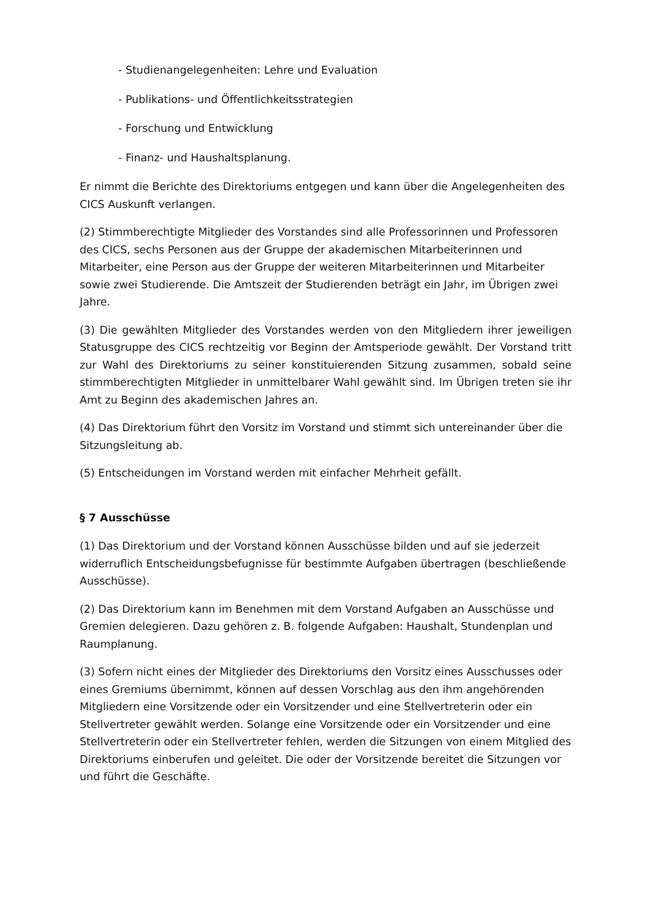- Studienangelegenheiten: Lehre und Evaluation
- Publikations- und Öffentlichkeitsstrategien
- Forschung und Entwicklung
- Finanz- und Haushaltsplanung.
Er nimmt die Berichte des Direktoriums entgegen und kann über die Angelegenheiten des CICS Auskunft verlangen.
(2) Stimmberechtigte Mitglieder des Vorstandes sind alle Professorinnen und Professoren des CICS, sechs Personen aus der Gruppe der akademischen Mitarbeiterinnen und Mitarbeiter, eine Person aus der Gruppe der weiteren Mitarbeiterinnen und Mitarbeiter sowie zwei Studierende. Die Amtszeit der Studierenden beträgt ein Jahr, im Übrigen zwei Jahre.
(3) Die gewählten Mitglieder des Vorstandes werden von den Mitgliedern ihrer jeweiligen Statusgruppe des CICS rechtzeitig vor Beginn der Amtsperiode gewählt. Der Vorstand tritt zur Wahl des Direktoriums zu seiner konstituierenden Sitzung zusammen, sobald seine stimmberechtigten Mitglieder in unmittelbarer Wahl gewählt sind. Im Übrigen treten sie ihr Amt zu Beginn des akademischen Jahres an.
(4) Das Direktorium führt den Vorsitz im Vorstand und stimmt sich untereinander über die Sitzungsleitung ab.
(5) Entscheidungen im Vorstand werden mit einfacher Mehrheit gefällt.
§ 7 Ausschüsse
(1) Das Direktorium und der Vorstand können Ausschüsse bilden und auf sie jederzeit widerruflich Entscheidungsbefugnisse für bestimmte Aufgaben übertragen (beschließende Ausschüsse).
(2) Das Direktorium kann im Benehmen mit dem Vorstand Aufgaben an Ausschüsse und Gremien delegieren. Dazu gehören z. B. folgende Aufgaben: Haushalt, Stundenplan und Raumplanung.
(3) Sofern nicht eines der Mitglieder des Direktoriums den Vorsitz eines Ausschusses oder eines Gremiums übernimmt, können auf dessen Vorschlag aus den ihm angehörenden Mitgliedern eine Vorsitzende oder ein Vorsitzender und eine Stellvertreterin oder ein Stellvertreter gewählt werden. Solange eine Vorsitzende oder ein Vorsitzender und eine Stellvertreterin oder ein Stellvertreter fehlen, werden die Sitzungen von einem Mitglied des Direktoriums einberufen und geleitet. Die oder der Vorsitzende bereitet die Sitzungen vor und führt die Geschäfte.